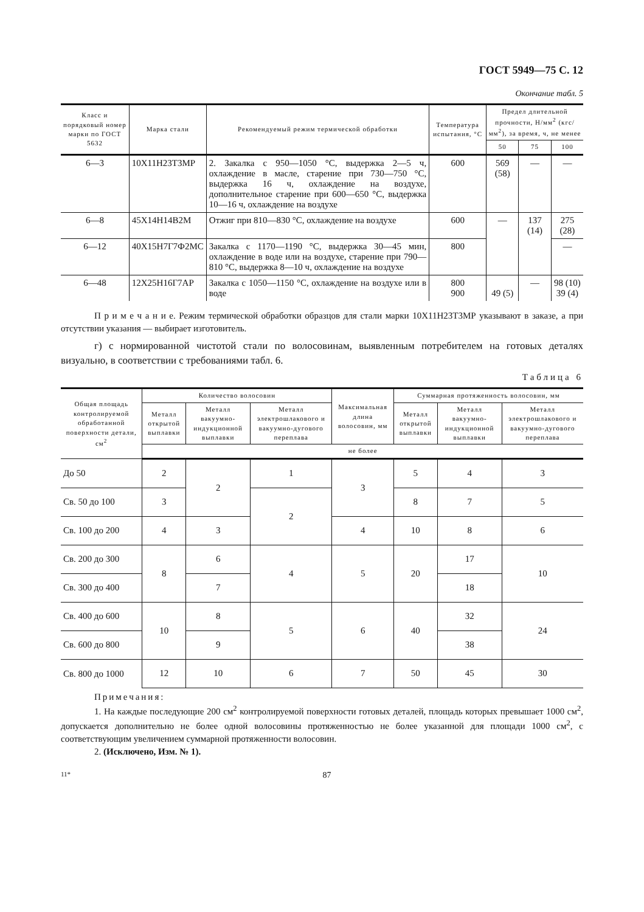ГОСТ 5949—75 С. 12
Окончание табл. 5
| Класс и порядковый номер марки по ГОСТ 5632 | Марка стали | Рекомендуемый режим термической обработки | Температура испытания, °С | Предел длительной прочности, Н/мм<sup>2</sup> (кгс/мм<sup>2</sup>), за время, ч, не менее | | |
| --- | --- | --- | --- | --- | --- | --- |
| | | | | 50 | 75 | 100 |
| 6—3 | 10Х11Н23Т3МР | 2. Закалка с 950—1050 °С, выдержка 2—5 ч, охлаждение в масле, старение при 730—750 °С, выдержка 16 ч, охлаждение на воздухе, дополнительное старение при 600—650 °С, выдержка 10—16 ч, охлаждение на воздухе | 600 | 569 (58) | — | — |
| 6—8 | 45Х14Н14В2М | Отжиг при 810—830 °С, охлаждение на воздухе | 600 | — | 137 (14) | 275 (28) |
| 6—12 | 40Х15Н7Г7Ф2МС | Закалка с 1170—1190 °С, выдержка 30—45 мин, охлаждение в воде или на воздухе, старение при 790—810 °С, выдержка 8—10 ч, охлаждение на воздухе | 800 | | | — |
| 6—48 | 12Х25Н16Г7АР | Закалка с 1050—1150 °С, охлаждение на воздухе или в воде | 800 900 | 49 (5) | — | 98 (10) 39 (4) |
П р и м е ч а н и е. Режим термической обработки образцов для стали марки 10Х11Н23Т3МР указывают в заказе, а при отсутствии указания — выбирает изготовитель.
г) с нормированной чистотой стали по волосовинам, выявленным потребителем на готовых деталях визуально, в соответствии с требованиями табл. 6.
Таблица 6
| Общая площадь контролируемой обработанной поверхности детали, см<sup>2</sup> | Количество волосовин | | | Максимальная длина волосовин, мм | Суммарная протяженность волосовин, мм | | |
| --- | --- | --- | --- | --- | --- | --- | --- |
| | Металл открытой выплавки | Металл вакуумно-индукционной выплавки | Металл электрошлакового и вакуумно-дугового переплава | | Металл открытой выплавки | Металл вакуумно-индукционной выплавки | Металл электрошлакового и вакуумно-дугового переплава |
| | не более | | | | | | |
| До 50 | 2 | 2 | 1 | 3 | 5 | 4 | 3 |
| Св. 50 до 100 | 3 | | 2 | | 8 | 7 | 5 |
| Св. 100 до 200 | 4 | 3 | | 4 | 10 | 8 | 6 |
| Св. 200 до 300 | 8 | 6 | 4 | 5 | 20 | 17 | 10 |
| Св. 300 до 400 | | 7 | | | | 18 | |
| Св. 400 до 600 | 10 | 8 | 5 | 6 | 40 | 32 | 24 |
| Св. 600 до 800 | | 9 | | | | 38 | |
| Св. 800 до 1000 | 12 | 10 | 6 | 7 | 50 | 45 | 30 |
Примечания:
1. На каждые последующие 200 см<sup>2</sup> контролируемой поверхности готовых деталей, площадь которых превышает 1000 см<sup>2</sup>, допускается дополнительно не более одной волосовины протяженностью не более указанной для площади 1000 см<sup>2</sup>, с соответствующим увеличением суммарной протяженности волосовин.
2. (Исключено, Изм. № 1).
11* 87